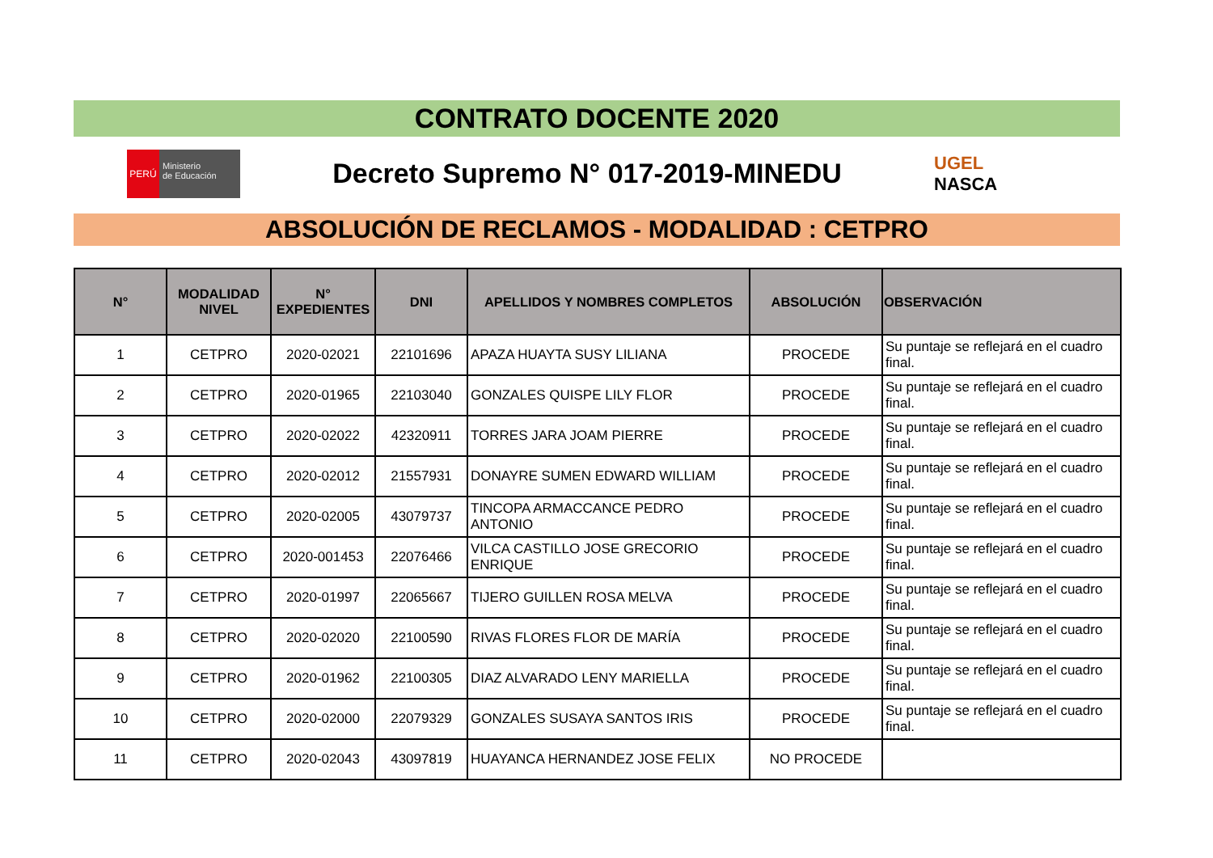CONTRATO DOCENTE 2020
PERÚ
Ministerio
de Educación
Decreto Supremo N° 017-2019-MINEDU
UGEL
NASCA
ABSOLUCIÓN DE RECLAMOS - MODALIDAD : CETPRO
| N° | MODALIDAD NIVEL | N° EXPEDIENTES | DNI | APELLIDOS Y NOMBRES COMPLETOS | ABSOLUCIÓN | OBSERVACIÓN |
| --- | --- | --- | --- | --- | --- | --- |
| 1 | CETPRO | 2020-02021 | 22101696 | APAZA HUAYTA SUSY LILIANA | PROCEDE | Su puntaje se reflejará en el cuadro final. |
| 2 | CETPRO | 2020-01965 | 22103040 | GONZALES QUISPE LILY FLOR | PROCEDE | Su puntaje se reflejará en el cuadro final. |
| 3 | CETPRO | 2020-02022 | 42320911 | TORRES JARA JOAM PIERRE | PROCEDE | Su puntaje se reflejará en el cuadro final. |
| 4 | CETPRO | 2020-02012 | 21557931 | DONAYRE SUMEN EDWARD WILLIAM | PROCEDE | Su puntaje se reflejará en el cuadro final. |
| 5 | CETPRO | 2020-02005 | 43079737 | TINCOPA ARMACCANCE PEDRO ANTONIO | PROCEDE | Su puntaje se reflejará en el cuadro final. |
| 6 | CETPRO | 2020-001453 | 22076466 | VILCA CASTILLO JOSE GRECORIO ENRIQUE | PROCEDE | Su puntaje se reflejará en el cuadro final. |
| 7 | CETPRO | 2020-01997 | 22065667 | TIJERO GUILLEN ROSA MELVA | PROCEDE | Su puntaje se reflejará en el cuadro final. |
| 8 | CETPRO | 2020-02020 | 22100590 | RIVAS FLORES FLOR DE MARÍA | PROCEDE | Su puntaje se reflejará en el cuadro final. |
| 9 | CETPRO | 2020-01962 | 22100305 | DIAZ ALVARADO LENY MARIELLA | PROCEDE | Su puntaje se reflejará en el cuadro final. |
| 10 | CETPRO | 2020-02000 | 22079329 | GONZALES SUSAYA SANTOS IRIS | PROCEDE | Su puntaje se reflejará en el cuadro final. |
| 11 | CETPRO | 2020-02043 | 43097819 | HUAYANCA HERNANDEZ JOSE FELIX | NO PROCEDE | |